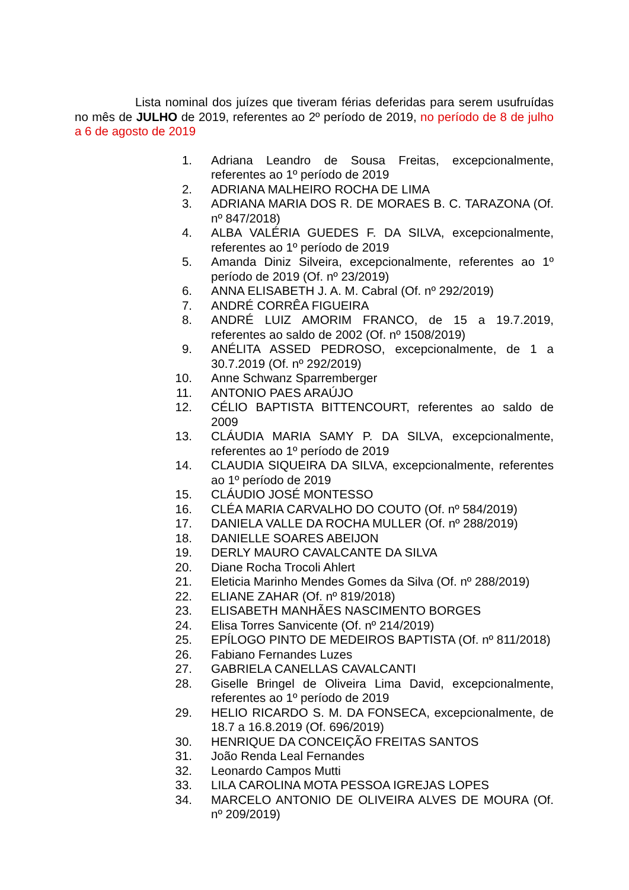Lista nominal dos juízes que tiveram férias deferidas para serem usufruídas no mês de JULHO de 2019, referentes ao 2º período de 2019, no período de 8 de julho a 6 de agosto de 2019
1. Adriana Leandro de Sousa Freitas, excepcionalmente, referentes ao 1º período de 2019
2. ADRIANA MALHEIRO ROCHA DE LIMA
3. ADRIANA MARIA DOS R. DE MORAES B. C. TARAZONA (Of. nº 847/2018)
4. ALBA VALÉRIA GUEDES F. DA SILVA, excepcionalmente, referentes ao 1º período de 2019
5. Amanda Diniz Silveira, excepcionalmente, referentes ao 1º período de 2019 (Of. nº 23/2019)
6. ANNA ELISABETH J. A. M. Cabral (Of. nº 292/2019)
7. ANDRÉ CORRÊA FIGUEIRA
8. ANDRÉ LUIZ AMORIM FRANCO, de 15 a 19.7.2019, referentes ao saldo de 2002 (Of. nº 1508/2019)
9. ANÉLITA ASSED PEDROSO, excepcionalmente, de 1 a 30.7.2019 (Of. nº 292/2019)
10. Anne Schwanz Sparremberger
11. ANTONIO PAES ARAÚJO
12. CÉLIO BAPTISTA BITTENCOURT, referentes ao saldo de 2009
13. CLÁUDIA MARIA SAMY P. DA SILVA, excepcionalmente, referentes ao 1º período de 2019
14. CLAUDIA SIQUEIRA DA SILVA, excepcionalmente, referentes ao 1º período de 2019
15. CLÁUDIO JOSÉ MONTESSO
16. CLÉA MARIA CARVALHO DO COUTO (Of. nº 584/2019)
17. DANIELA VALLE DA ROCHA MULLER (Of. nº 288/2019)
18. DANIELLE SOARES ABEIJON
19. DERLY MAURO CAVALCANTE DA SILVA
20. Diane Rocha Trocoli Ahlert
21. Eleticia Marinho Mendes Gomes da Silva (Of. nº 288/2019)
22. ELIANE ZAHAR (Of. nº 819/2018)
23. ELISABETH MANHÃES NASCIMENTO BORGES
24. Elisa Torres Sanvicente (Of. nº 214/2019)
25. EPÍLOGO PINTO DE MEDEIROS BAPTISTA (Of. nº 811/2018)
26. Fabiano Fernandes Luzes
27. GABRIELA CANELLAS CAVALCANTI
28. Giselle Bringel de Oliveira Lima David, excepcionalmente, referentes ao 1º período de 2019
29. HELIO RICARDO S. M. DA FONSECA, excepcionalmente, de 18.7 a 16.8.2019 (Of. 696/2019)
30. HENRIQUE DA CONCEIÇÃO FREITAS SANTOS
31. João Renda Leal Fernandes
32. Leonardo Campos Mutti
33. LILA CAROLINA MOTA PESSOA IGREJAS LOPES
34. MARCELO ANTONIO DE OLIVEIRA ALVES DE MOURA (Of. nº 209/2019)